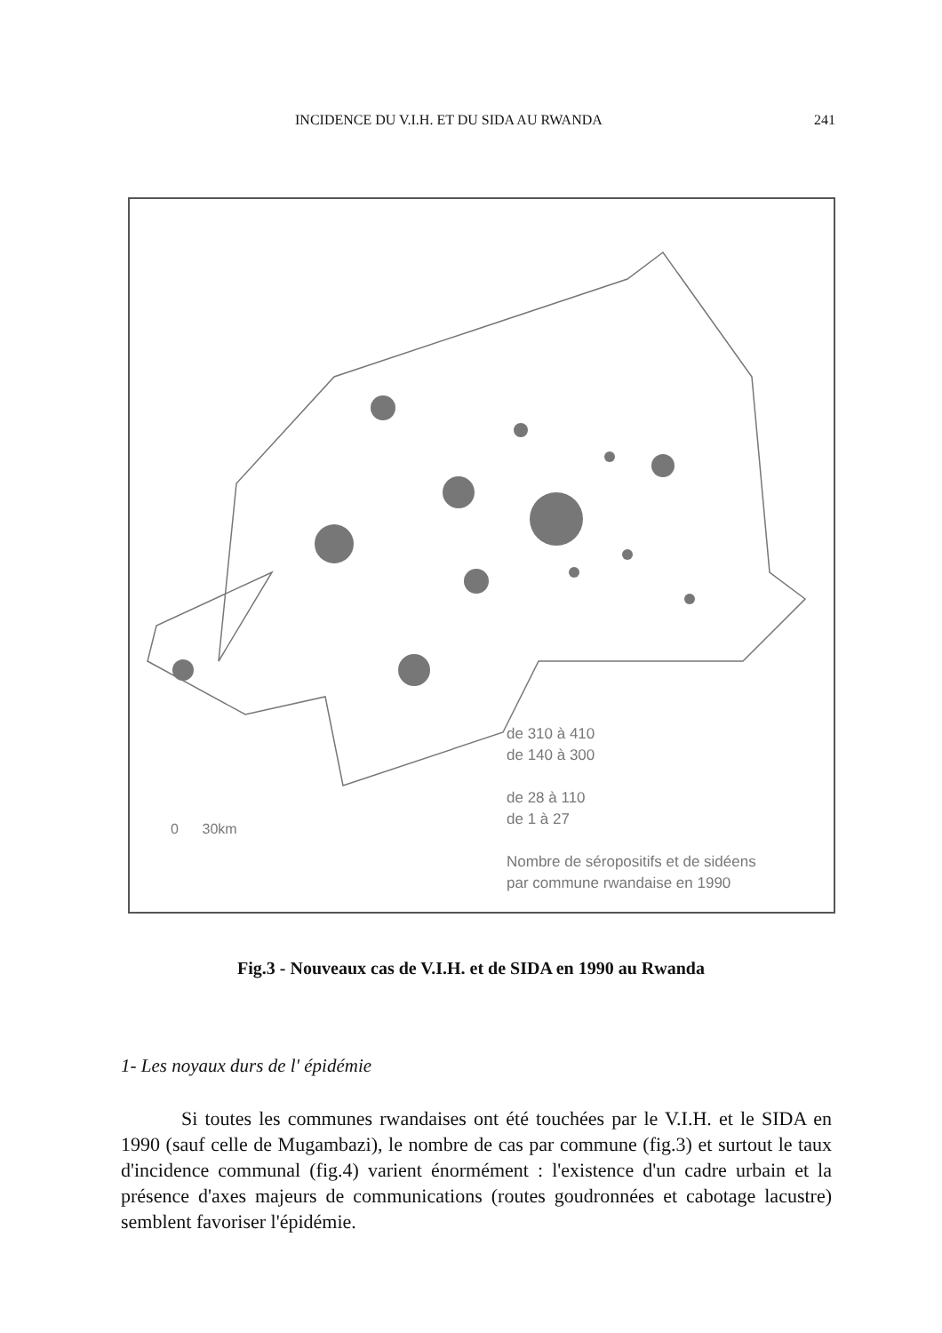INCIDENCE DU V.I.H. ET DU SIDA AU RWANDA 241
de 310 à 410
de 140 à 300
de 28 à 110
de 1 à 27
Nombre de séropositifs et de sidéens
par commune rwandaise en 1990
0 30km
Fig.3 - Nouveaux cas de V.I.H. et de SIDA en 1990 au Rwanda
1- Les noyaux durs de l' épidémie
Si toutes les communes rwandaises ont été touchées par le V.I.H. et le SIDA en 1990 (sauf celle de Mugambazi), le nombre de cas par commune (fig.3) et surtout le taux d'incidence communal (fig.4) varient énormément : l'existence d'un cadre urbain et la présence d'axes majeurs de communications (routes goudronnées et cabotage lacustre) semblent favoriser l'épidémie.